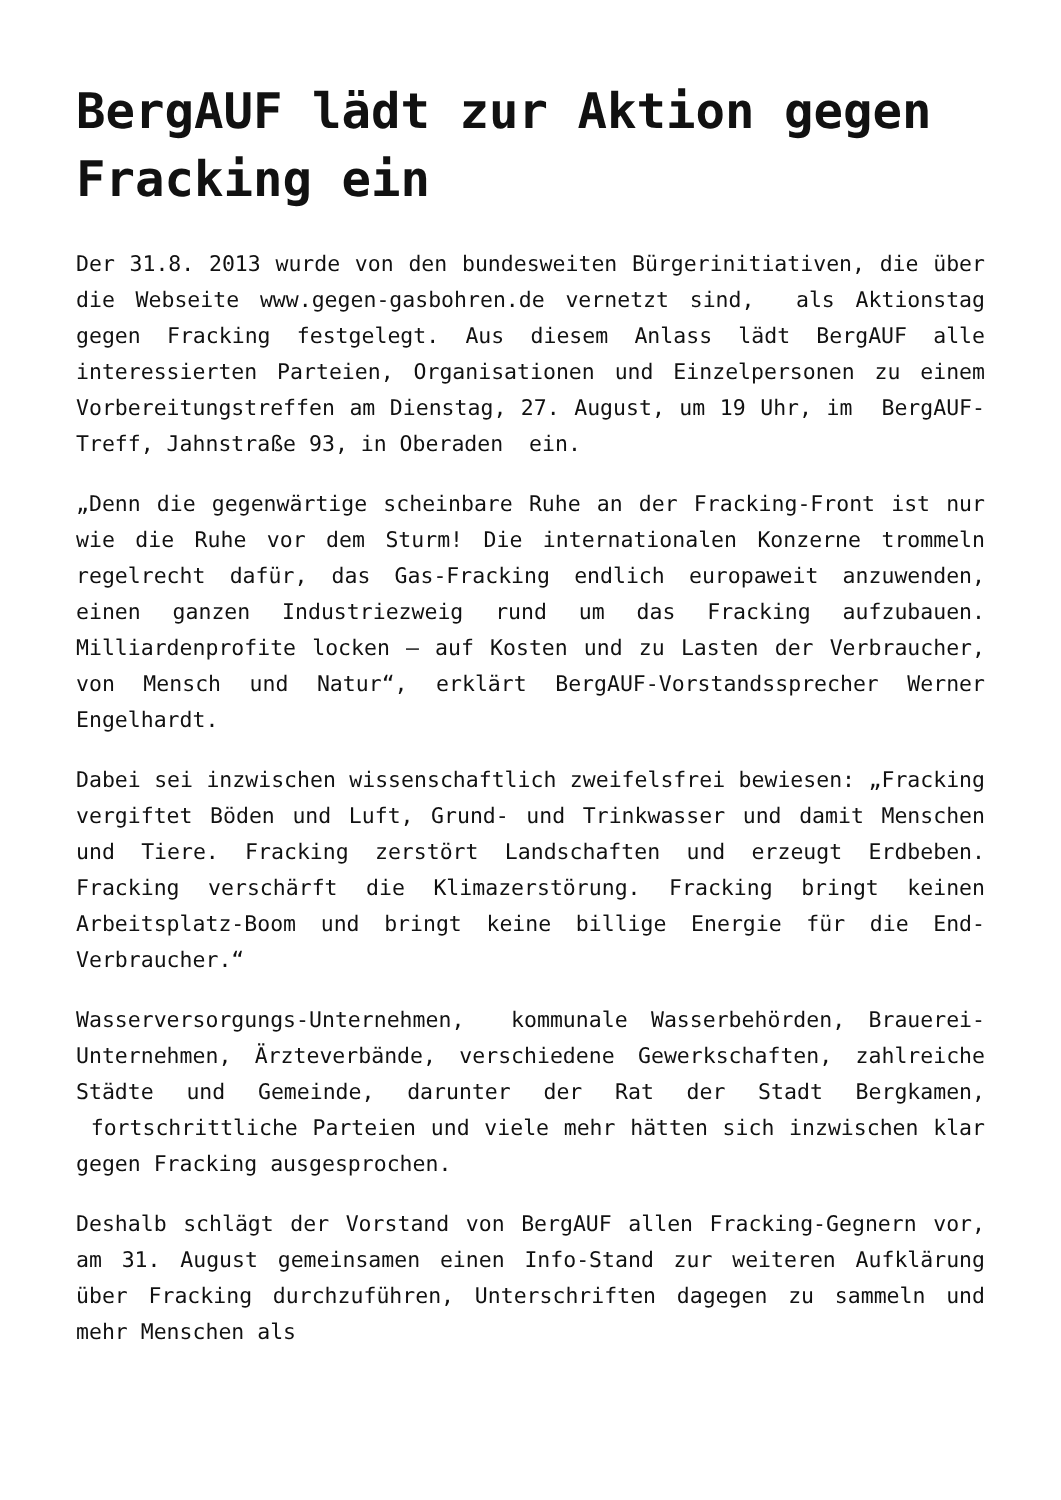BergAUF lädt zur Aktion gegen Fracking ein
Der 31.8. 2013 wurde von den bundesweiten Bürgerinitiativen, die über die Webseite www.gegen-gasbohren.de vernetzt sind, als Aktionstag gegen Fracking festgelegt. Aus diesem Anlass lädt BergAUF alle interessierten Parteien, Organisationen und Einzelpersonen zu einem Vorbereitungstreffen am Dienstag, 27. August, um 19 Uhr, im BergAUF-Treff, Jahnstraße 93, in Oberaden ein.
„Denn die gegenwärtige scheinbare Ruhe an der Fracking-Front ist nur wie die Ruhe vor dem Sturm! Die internationalen Konzerne trommeln regelrecht dafür, das Gas-Fracking endlich europaweit anzuwenden, einen ganzen Industriezweig rund um das Fracking aufzubauen. Milliardenprofite locken – auf Kosten und zu Lasten der Verbraucher, von Mensch und Natur“, erklärt BergAUF-Vorstandssprecher Werner Engelhardt.
Dabei sei inzwischen wissenschaftlich zweifelsfrei bewiesen: „Fracking vergiftet Böden und Luft, Grund- und Trinkwasser und damit Menschen und Tiere. Fracking zerstört Landschaften und erzeugt Erdbeben. Fracking verschärft die Klimazerstörung. Fracking bringt keinen Arbeitsplatz-Boom und bringt keine billige Energie für die End-Verbraucher.“
Wasserversorgungs-Unternehmen, kommunale Wasserbehörden, Brauerei-Unternehmen, Ärzteverbände, verschiedene Gewerkschaften, zahlreiche Städte und Gemeinde, darunter der Rat der Stadt Bergkamen, fortschrittliche Parteien und viele mehr hätten sich inzwischen klar gegen Fracking ausgesprochen.
Deshalb schlägt der Vorstand von BergAUF allen Fracking-Gegnern vor, am 31. August gemeinsamen einen Info-Stand zur weiteren Aufklärung über Fracking durchzuführen, Unterschriften dagegen zu sammeln und mehr Menschen als